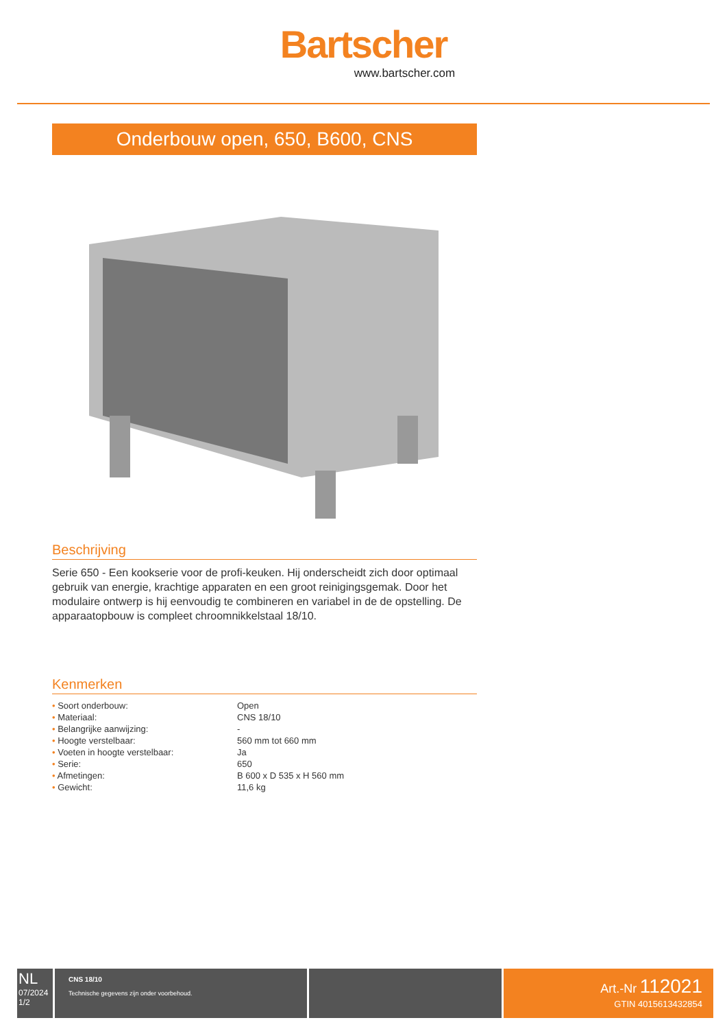Bartscher
www.bartscher.com
Onderbouw open, 650, B600, CNS
Beschrijving
Serie 650 - Een kookserie voor de profi-keuken. Hij onderscheidt zich door optimaal gebruik van energie, krachtige apparaten en een groot reinigingsgemak. Door het modulaire ontwerp is hij eenvoudig te combineren en variabel in de de opstelling. De apparaatopbouw is compleet chroomnikkelstaal 18/10.
Kenmerken
| • Soort onderbouw: | Open |
| • Materiaal: | CNS 18/10 |
| • Belangrijke aanwijzing: | - |
| • Hoogte verstelbaar: | 560 mm tot 660 mm |
| • Voeten in hoogte verstelbaar: | Ja |
| • Serie: | 650 |
| • Afmetingen: | B 600 x D 535 x H 560 mm |
| • Gewicht: | 11,6 kg |
NL
07/2024
1/2
CNS 18/10
Technische gegevens zijn onder voorbehoud.
Art.-Nr 112021
GTIN 4015613432854